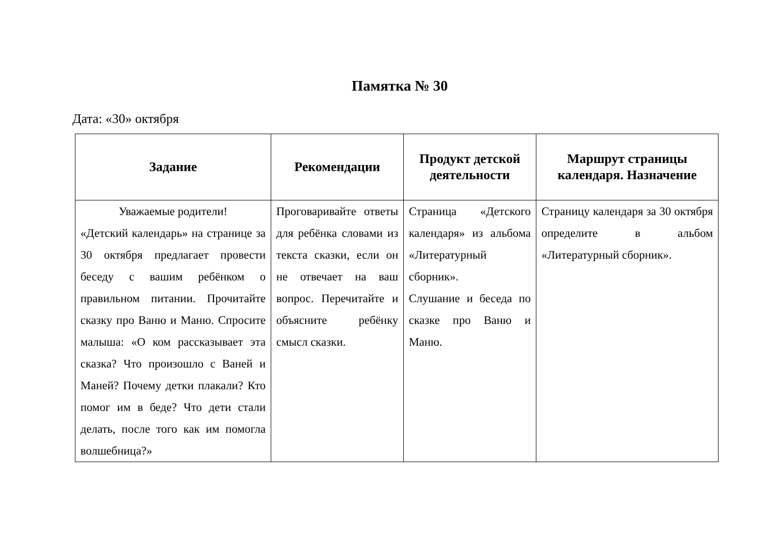Памятка № 30
Дата: «30» октября
| Задание | Рекомендации | Продукт детской деятельности | Маршрут страницы календаря. Назначение |
| --- | --- | --- | --- |
| Уважаемые родители! «Детский календарь» на странице за 30 октября предлагает провести беседу с вашим ребёнком о правильном питании. Прочитайте сказку про Ваню и Маню. Спросите малыша: «О ком рассказывает эта сказка? Что произошло с Ваней и Маней? Почему детки плакали? Кто помог им в беде? Что дети стали делать, после того как им помогла волшебница?» | Проговаривайте ответы для ребёнка словами из текста сказки, если он не отвечает на ваш вопрос. Перечитайте и объясните ребёнку смысл сказки. | Страница «Детского календаря» из альбома «Литературный сборник». Слушание и беседа по сказке про Ваню и Маню. | Страницу календаря за 30 октября определите в альбом «Литературный сборник». |